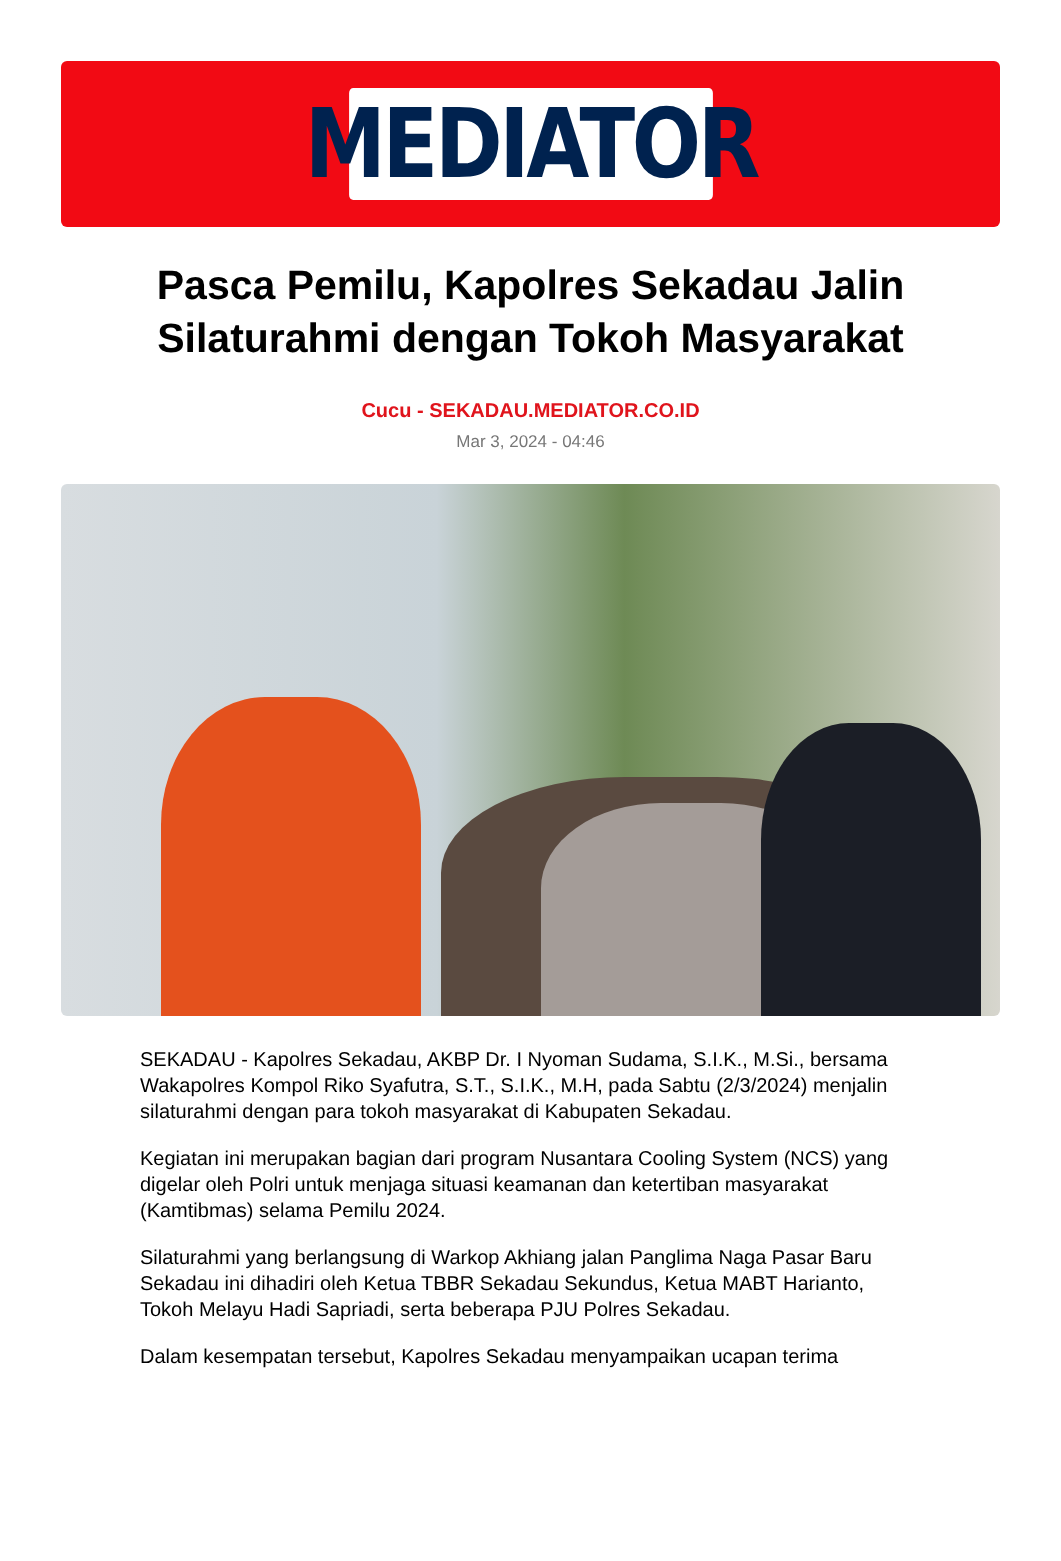MEDIATOR
Pasca Pemilu, Kapolres Sekadau Jalin Silaturahmi dengan Tokoh Masyarakat
Cucu - SEKADAU.MEDIATOR.CO.ID
Mar 3, 2024 - 04:46
SEKADAU - Kapolres Sekadau, AKBP Dr. I Nyoman Sudama, S.I.K., M.Si., bersama Wakapolres Kompol Riko Syafutra, S.T., S.I.K., M.H, pada Sabtu (2/3/2024) menjalin silaturahmi dengan para tokoh masyarakat di Kabupaten Sekadau.
Kegiatan ini merupakan bagian dari program Nusantara Cooling System (NCS) yang digelar oleh Polri untuk menjaga situasi keamanan dan ketertiban masyarakat (Kamtibmas) selama Pemilu 2024.
Silaturahmi yang berlangsung di Warkop Akhiang jalan Panglima Naga Pasar Baru Sekadau ini dihadiri oleh Ketua TBBR Sekadau Sekundus, Ketua MABT Harianto, Tokoh Melayu Hadi Sapriadi, serta beberapa PJU Polres Sekadau.
Dalam kesempatan tersebut, Kapolres Sekadau menyampaikan ucapan terima